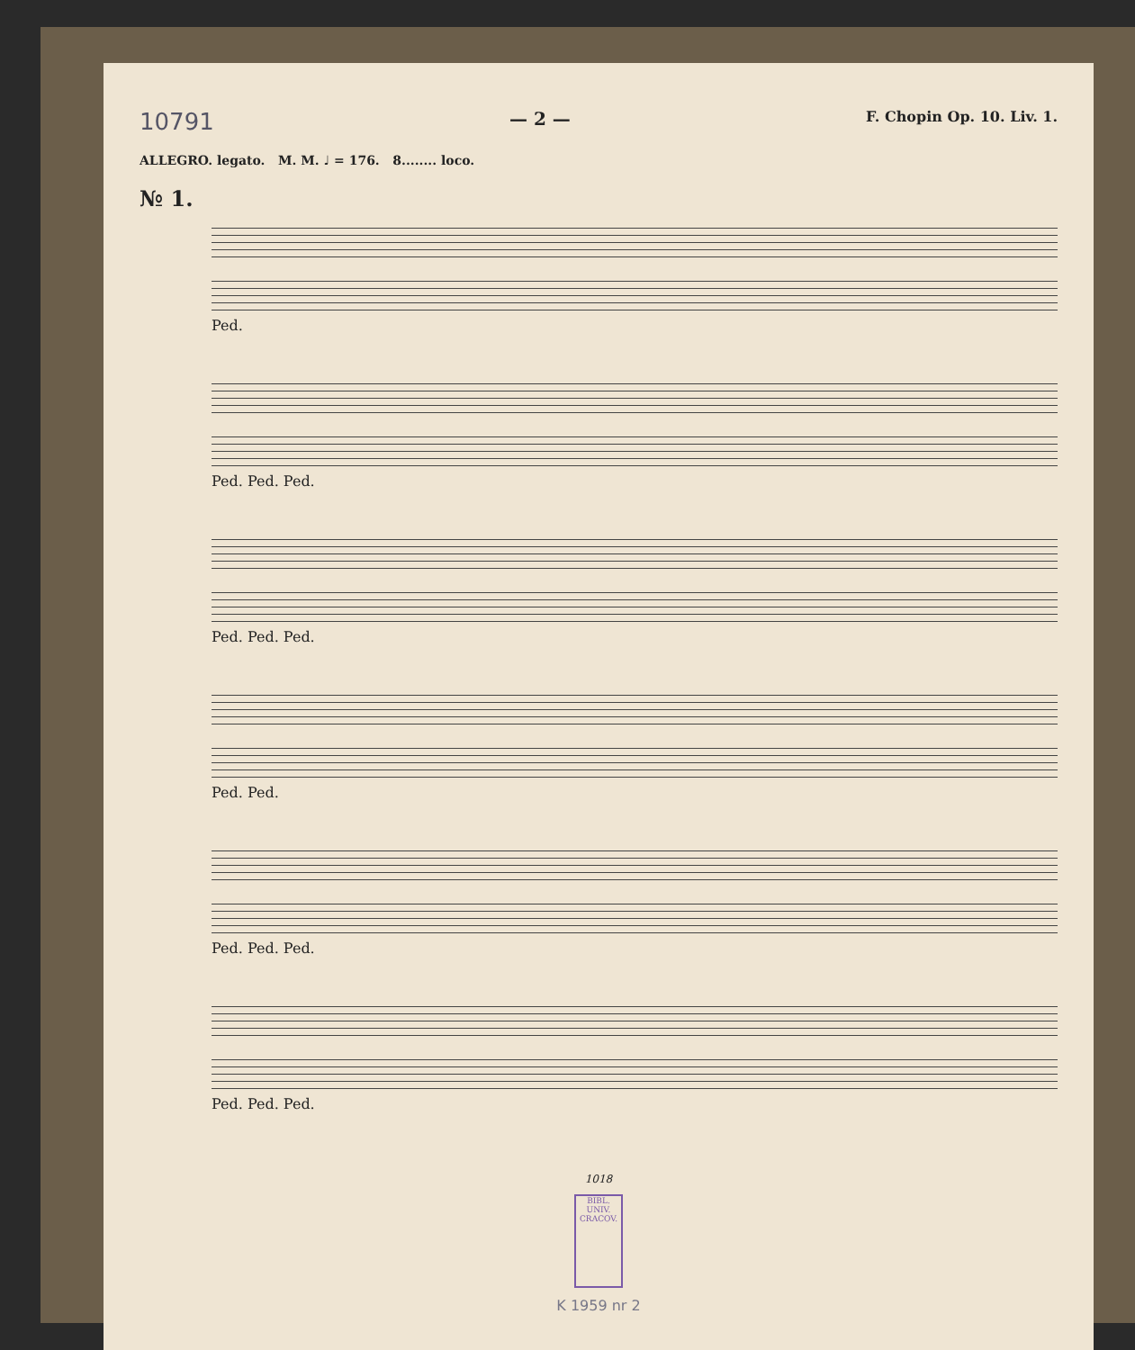10791 — 2 — F. Chopin Op. 10. Liv. 1.
ALLEGRO. legato. M. M. ♩ = 176. 8........ loco.
№ 1.
Ped.
Ped. Ped. Ped.
Ped. Ped. Ped.
Ped. Ped.
Ped. Ped. Ped.
Ped. Ped. Ped.
1018
BIBL. UNIV. CRACOV.
K 1959 nr 2